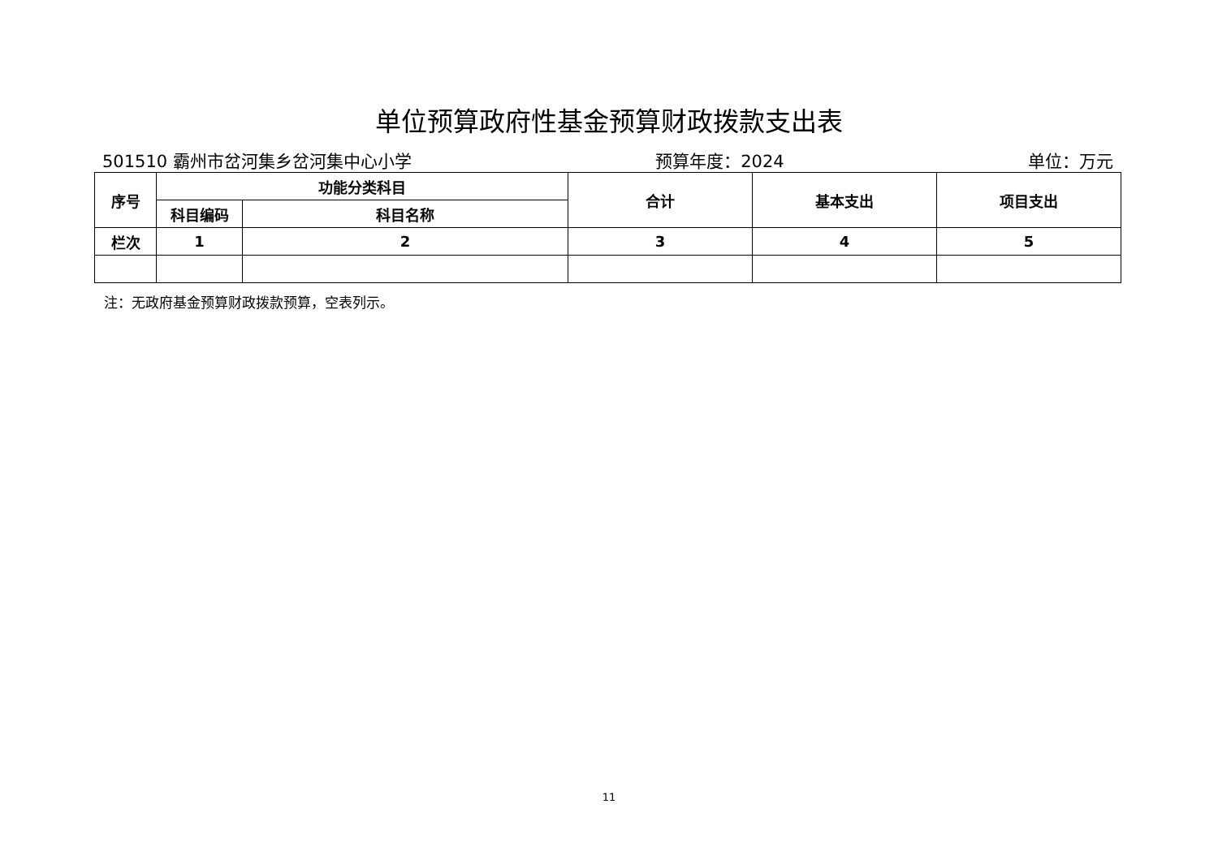单位预算政府性基金预算财政拨款支出表
501510 霸州市岔河集乡岔河集中心小学 预算年度：2024 单位：万元
| 序号 | 功能分类科目 | | 合计 | 基本支出 | 项目支出 |
| --- | --- | --- | --- | --- | --- |
| | 科目编码 | 科目名称 | | | |
| 栏次 | 1 | 2 | 3 | 4 | 5 |
注：无政府基金预算财政拨款预算，空表列示。
11